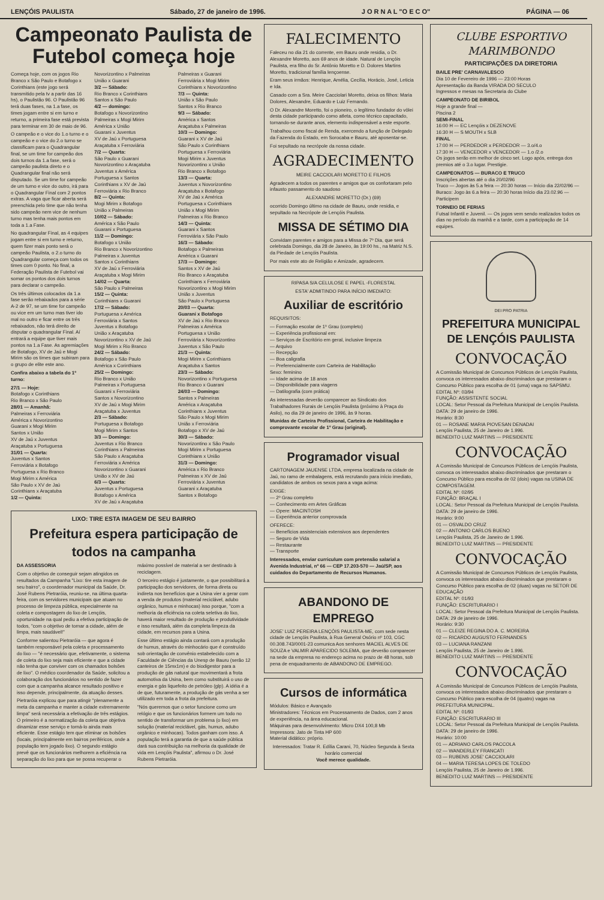LENÇÓIS PAULISTA Sábado, 27 de janeiro de 1996. J O R N A L "O E C O" PÁGINA — 06
Campeonato Paulista de Futebol começa hoje
Começa hoje, com os jogos Rio Branco x São Paulo e Botafogo x Corinthians (este jogo será transmitido pela tv a partir das 16 hs), o Paulistão 96. O Paulistão 96 terá duas fases, na 1.a fase, os times jogam entre si em turno e returno, a primeira fase está prevista para terminar em 30 de maio de 96.
O campeão e o vice do 1.o turno e o campeão e o vice do 2.o turno se classificam para o Quadrangular final, se um time for campeão dos dois turnos da 1.a fase, será o campeão paulista direto e o Quadrangular final não será disputado. Se um time for campeão de um turno e vice do outro, irá para o Quadrangular Final com 2 pontos extras. A vaga que ficar aberta será preenchida pelo time que não tenha sido campeão nem vice de nenhum turno mas tenha mais pontos em toda a 1.a Fase.
No quadrangular Final, as 4 equipes jogam entre si em turno e returno, quem fizer mais ponto será o campeão Paulista, o 2.o turno do Quadrangular começa com todos os times com 0 ponto. No final, a Federação Paulista de Futebol vai somar os pontos dos dois turnos para declarar o campeão.
Os três últimos colocados da 1.a fase serão rebaixados para a série A-2 de 97, se um time for campeão ou vice em um turno mas tiver ido mal no outro e ficar entre os três rebaixados, não terá direito de disputar o quadrangular Final. Aí entrará a equipe que tiver mais pontos na 1.a Fase. As agremiações de Botafogo, XV de Jaú e Mogi Mirim são os times que subiram para o grupo de elite este ano.
Confira abaixo a tabela do 1º turno:
27/1 — Hoje:
Botafogo x Corinthians
Rio Branco x São Paulo
28/01 — Amanhã:
Palmeiras x Ferroviária
América x Novorizontino
Guarani x Mogi Mirim
Santos x União
XV de Jaú x Juventus
Araçatuba x Portuguesa
31/01 — Quarta:
Juventus x Santos
Ferroviária x Botafogo
Portuguesa x Rio Branco
Mogi Mirim x América
São Paulo x XV de Jaú
Corinthians x Araçatuba
1/2 — Quinta:
Novorizontino x Palmeiras
União x Guarani
3/2 — Sábado:
Rio Branco x Corinthians
Santos x São Paulo
4/2 — domingo:
Botafogo x Novorizontino
Palmeiras x Mogi Mirim
América x União
Guarani x Juventus
XV de Jaú x Portuguesa
Araçatuba x Ferroviária
7/2 — Quarta:
São Paulo x Guarani
Novorizontino x Araçatuba
Juventus x América
Portuguesa x Santos
Corinthians x XV de Jaú
Ferroviária x Rio Branco
8/2 — Quinta:
Mogi Mirim x Botafogo
União x Palmeiras
10/02 — Sábado:
América x São Paulo
Guarani x Portuguesa
11/2 — Domingo:
Botafogo x União
Rio Branco x Novorizontino
Palmeiras x Juventus
Santos x Corinthians
XV de Jaú x Ferroviária
Araçatuba x Mogi Mirim
14/02 — Quarta:
São Paulo x Palmeiras
15/2 — Quinta:
Corinthians x Guarani
17/2 — Sábado:
Portuguesa x América
Ferroviária x Santos
Juventus x Botafogo
União x Araçatuba
Novorizontino x XV de Jaú
Mogi Mirim x Rio Branco
24/2 — Sábado:
Botafogo x São Paulo
América x Corinthians
25/2 — Domingo:
Rio Branco x União
Palmeiras x Portuguesa
Guarani x Ferroviária
Santos x Novorizontino
XV de Jaú x Mogi Mirim
Araçatuba x Juventus
2/3 — Sábado:
Portuguesa x Botafogo
Mogi Mirim x Santos
3/3 — Domingo:
Juventus x Rio Branco
Corinthians x Palmeiras
São Paulo x Araçatuba
Ferroviária x América
Novorizontino x Guarani
União x XV de Jaú
6/3 — Quarta:
Juventus x Portuguesa
Botafogo x América
XV de Jaú x Araçatuba
Palmeiras x Guarani
Ferroviária x Mogi Mirim
Corinthians x Novorizontino
7/3 — Quinta:
União x São Paulo
Santos x Rio Branco
9/3 — Sábado:
América x Santos
Araçatuba x Palmeiras
10/3 — Domingo:
Guarani x XV de Jaú
São Paulo x Corinthians
Portuguesa x Ferroviária
Mogi Mirim x Juventus
Novorizontino x União
Rio Branco x Botafogo
13/3 — Quarta:
Juventus x Novorizontino
Araçatuba x Botafogo
XV de Jaú x América
Portuguesa x Corinthians
União x Mogi Mirim
Palmeiras x Rio Branco
14/3 — Quinta:
Guarani x Santos
Ferroviária x São Paulo
16/3 — Sábado:
Botafogo x Palmeiras
América x Guarani
17/3 — Domingo:
Santos x XV de Jaú
Rio Branco x Araçatuba
Corinthians x Ferroviária
Novorizontino x Mogi Mirim
União x Juventus
São Paulo x Portuguesa
20/03 — Quarta:
Guarani x Botafogo
XV de Jaú x Rio Branco
Palmeiras x América
Portuguesa x União
Ferroviária x Novorizontino
Juventus x São Paulo
21/3 — Quinta:
Mogi Mirim x Corinthians
Araçatuba x Santos
23/3 — Sábado:
Novorizontino x Portuguesa
Rio Branco x Guarani
24/03 — Domingo:
Santos x Palmeiras
América x Araçatuba
Corinthians x Juventus
São Paulo x Mogi Mirim
União x Ferroviária
Botafogo x XV de Jaú
30/3 — Sábado:
Novorizontino x São Paulo
Mogi Mirim x Portuguesa
Corinthians x União
31/3 — Domingo:
América x Rio Branco
Palmeiras x XV de Jaú
Ferroviária x Juventus
Guarani x Araçatuba
Santos x Botafogo
LIXO: TIRE ESTA IMAGEM DE SEU BAIRRO
Prefeitura espera participação de todos na campanha
DA ASSESSORIA
Com o objetivo de conseguir sejam atingidos os resultados da Campanha "Lixo: tire esta imagem de seu bairro", o coordenador municipal da Saúde, Dr. José Rubens Pietraróia, reuniu-se, na última quarta-feira, com os servidores municipais que atuam no processo de limpeza pública, especialmente na coleta e compostagem do lixo de Lençóis, oportunidade na qual pediu a efetiva participação de todos, "com o objetivo de tornar a cidade, além de limpa, mais saudável!"
Conforme salientou Pietraróia — que agora é também responsável pela coleta e processamento do lixo — "é necessário que, efetivamente, o sistema de coleta do lixo seja mais eficiente e que a cidade não tenha que conviver com os chamados bolsões de lixo". O médico coordenador da Saúde, solicitou a colaboração dos funcionários no sentido de fazer com que a campanha alcance resultado positivo e isso depende, principalmente, da atuação desses.
Pietraróia explicou que para atingir "plenamente a meta da campanha e manter a cidade extremamente limpa" será necessária a efetivação de três estágios. O primeiro é a normatização da coleta que objetiva dinamizar esse serviço e torná-lo ainda mais eficiente. Esse estágio tem que eliminar os bolsões (locais, principalmente em bairros periféricos, onde a população tem jogado lixo). O segundo estágio prevê que os funcionários melhorem a eficiência na separação do lixo para que se possa recuperar o máximo possível de material a ser destinado à reciclagem.
O terceiro estágio é justamente, o que possibilitará a participação dos servidores, de forma direta ou indireta nos benefícios que a Usina vier a gerar com a venda de produtos (material reciclável, adubo orgânico, humus e minhocas) isso porque, "com a melhoria da eficiência na coleta seletiva do lixo, haverá maior resultado de produção e produtividade e isso resultará, além da completa limpeza da cidade, em recursos para a Usina.
Esse último estágio ainda contará com a produção de humus, através do minhocário que é construído sob orientação de convênio estabelecido com a Faculdade de Ciências da Unesp de Bauru (serão 12 canteiros de 15mx1m) e do biodigestor para a produção de gás natural que movimentará a frota automotiva da Usina, bem como substituirá o uso de energia e gás liquefeito de petróleo (glp). A idéia é a de que, futuramente, a produção de gás venha a ser utilizado em toda a frota da prefeitura.
"Nós queremos que o setor funcione como um relógio e que os funcionários formem um todo no sentido de transformar um problema (o lixo) em solução (material reciclável, gás, humus, adubo orgânico e minhocas). Todos ganham com isso. A população terá a garantia de que a saúde pública dará sua contribuição na melhoria da qualidade de vida em Lençóis Paulista", afirmou o Dr. José Rubens Pietraróia.
FALECIMENTO
Faleceu no dia 21 do corrente, em Bauru onde residia, o Dr. Alexandre Moretto, aos 69 anos de idade. Natural de Lençóis Paulista, era filho do Sr. Antônio Moretto e D. Dolores Martins Moretto, tradicional família lençoense.
Eram seus irmãos: Henrique, Amélia, Cecília, Horácio, José, Leticia e Ida.
Casado com a Sra. Meire Cacciolari Moretto, deixa os filhos: Maria Dolores, Alexandre, Eduardo e Luiz Fernando.
O Dr. Alexandre Moretto, foi o pioneiro, o legítimo fundador do vôlei desta cidade participando como atleta, como técnico capacitado, tornando-se durante anos, elemento indispensável a este esporte.
Trabalhou como fiscal de Renda, exercendo a função de Delegado da Fazenda do Estado, em Sorocaba e Bauru, até aposentar-se.
Foi sepultado na necrópole da nossa cidade.
AGRADECIMENTO
MEIRE CACCIOLARI MORETTO E FILHOS
Agradecem a todos os parentes e amigos que os confortaram pelo infausto passamento do saudoso
ALEXANDRE MORETTO (Dr.) (69)
ocorrido Domingo último na cidade de Bauru, onde residia, e sepultado na Necrópole de Lençóis Paulista.
MISSA DE SÉTIMO DIA
Convidam parentes e amigos para a Missa de 7º Dia, que será celebrada Domingo, dia 28 de Janeiro, às 19:00 hs., na Matriz N.S. da Piedade de Lençóis Paulista.
Por mais este ato de Religião e Amizade, agradecem.
RIPASA S/A CELULOSE E PAPEL -FLORESTAL
ESTA' ADMITINDO PARA INÍCIO IMEDIATO:
Auxiliar de escritório
REQUISITOS:
— Formação escolar de 1º Grau (completo)
— Experiência profissional em:
— Serviços de Escritório em geral, inclusive limpeza
— Arquivo
— Recepção
— Boa caligrafia
— Preferencialmente com Carteira de Habilitação
Sexo: feminino
— Idade acima de 18 anos
— Disponibilidade para viagens
— Datilografia (com prática)
As interessadas deverão comparecer ao Sindicato dos Trabalhadores Rurais de Lençóis Paulista (próximo à Praça do Asilo), no dia 29 de janeiro de 1996, às 9 horas.
Munidas de Carteira Profissional, Carteira de Habilitação e comprovante escolar de 1º Grau (original).
Programador visual
CARTONAGEM JAUENSE LTDA, empresa localizada na cidade de Jaú, no ramo de embalagens, está recrutando para início imediato, candidatos de ambos os sexos para a vaga acima:
EXIGE:
— 2º Grau completo
— Conhecimento em Artes Gráficas
— Opere: MACINTOSH
— Experiência anterior comprovada
OFERECE:
— Benefícios assistenciais extensivos aos dependentes
— Seguro de Vida
— Restaurante
— Transporte
Interessados, enviar curriculum com pretensão salarial a Avenida Industrial, nº 66 — CEP 17.203-570 — Jaú/SP, aos cuidados do Departamento de Recursos Humanos.
ABANDONO DE EMPREGO
JOSE' LUIZ PEREIRA LENÇÓIS PAULISTA-ME, com sede nesta cidade de Lençóis Paulista, à Rua General Osório nº 103, CGC 00.308.743/0001-23 comunica Aos senhores MACIEL ALVES DE SOUZA e VALMIR APARECIDO SOLEMA, que deverão comparecer na sede da empresa no endereço acima no prazo de 48 horas, sob pena de enquadramento de ABANDONO DE EMPREGO.
Cursos de informática
Módulos: Básico e Avançado
Ministradores: Técnicos em Processamento de Dados, com 2 anos de experiência, na área educacional.
Máquinas para desenvolvimento: Micro DX4 100,8 Mb
Impressora: Jato de Tinta HP 600
Material didático: próprio.
Interessados: Tratar R. Edília Carani, 70, Núcleo Segunda à Sexta horário comercial
Você merece qualidade.
CLUBE ESPORTIVO MARIMBONDO
PARTICIPAÇÕES DA DIRETORIA
BAILE PRE' CARNAVALESCO
Dia 10 de Fevereiro de 1996 — 23:00 Horas
Apresentação da Banda VIRADA DO SECULO
Ingressos e mesas na Secretaria do Clube
CAMPEONATO DE BIRIBOL
Hoje a grande final —
Piscina 2
SEMI-FINAL
16:00 H — EC Lençóis x DEZENOVE
16:30 H — S MOUTH x SLB
FINAL
17:00 H — PERDEDOR x PERDEDOR — 3.o/4.o
17:30 H — VENCEDOR x VENCEDOR — 1.o /2.o
Os jogos serão em melhor de cinco set. Logo após, entrega dos premios até o 3.o lugar. Prestigie.
CAMPEONATOS — BURACO E TRUCO
Inscrições abertas até o dia 20/02/96
Truco — Jogos às 5.a feira — 20:30 horas — Início dia 22/02/96 — Buraco: Jogo às 6.a feira — 20:30 horas Início dia 23.02.96 — Participem
TORNEIO DE FERIAS
Futsal Infantil e Juvenil. — Os jogos vem sendo realizados todos os dias no período da manhã e a tarde, com a participação de 14 equipes.
DEI PRO PATRIA
PREFEITURA MUNICIPAL DE LENÇÓIS PAULISTA
CONVOCAÇÃO
A Comissão Municipal de Concursos Públicos de Lençóis Paulista, convoca os interessados abaixo discriminados que prestaram o Concurso Público para escolha de 01 (uma) vaga no SAPSMU.
EDITAL Nº: 03/94
FUNÇÃO: ASSISTENTE SOCIAL
LOCAL: Setor Pessoal da Prefeitura Municipal de Lençóis Paulista.
DATA: 29 de janeiro de 1996.
Horário: 8:30
01 — ROSANE MARIA PIOVESAN DENADAI
Lençóis Paulista, 25 de Janeiro de 1.996.
BENEDITO LUIZ MARTINS — PRESIDENTE
CONVOCAÇÃO
A Comissão Municipal de Concursos Públicos de Lençóis Paulista, convoca os interessados abaixo discriminados que prestaram o Concurso Público para escolha de 02 (dois) vagas na USINA DE COMPOSTAGEM.
EDITAL Nº: 02/95
FUNÇÃO: BRAÇAL I
LOCAL: Setor Pessoal da Prefeitura Municipal de Lençóis Paulista.
DATA: 29 de janeiro de 1996.
Horário: 9:00
01 — OSVALDO CRUZ
02 — ANTONIO CARLOS BUENO
Lençóis Paulista, 25 de Janeiro de 1.996.
BENEDITO LUIZ MARTINS — PRESIDENTE
CONVOCAÇÃO
A Comissão Municipal de Concursos Públicos de Lençóis Paulista, convoca os interessados abaixo discriminados que prestaram o Concurso Público para escolha de 02 (duas) vagas no SETOR DE EDUCAÇÃO
EDITAL Nº: 01/93
FUNÇÃO: ESCRITURARIO I
LOCAL: Setor Pessoal da Prefeitura Municipal de Lençóis Paulista.
DATA: 29 de janeiro de 1996.
Horário: 9:30
01 — CLEIZE REGINA DO A. C. MOREIRA
02 — RICARDO AUGUSTO FERNANDES
03 — LUCIANA RANZANI
Lençóis Paulista, 25 de Janeiro de 1.996.
BENEDITO LUIZ MARTINS — PRESIDENTE
CONVOCAÇÃO
A Comissão Municipal de Concursos Públicos de Lençóis Paulista, convoca os interessados abaixo discriminados que prestaram o Concurso Público para escolha de 04 (quatro) vagas na PREFEITURA MUNICIPAL.
EDITAL Nº: 01/93
FUNÇÃO: ESCRITURARIO III
LOCAL: Setor Pessoal da Prefeitura Municipal de Lençóis Paulista.
DATA: 29 de janeiro de 1996.
Horário: 10:00
01 — ADRIANO CARLOS PACCOLA
02 — WANDERLEY FRANCATI
03 — RUBENS JOSE' CACCIOLARI
04 — MARIA TERESA LOPES DE TOLEDO
Lençóis Paulista, 25 de Janeiro de 1.996.
BENEDITO LUIZ MARTINS — PRESIDENTE